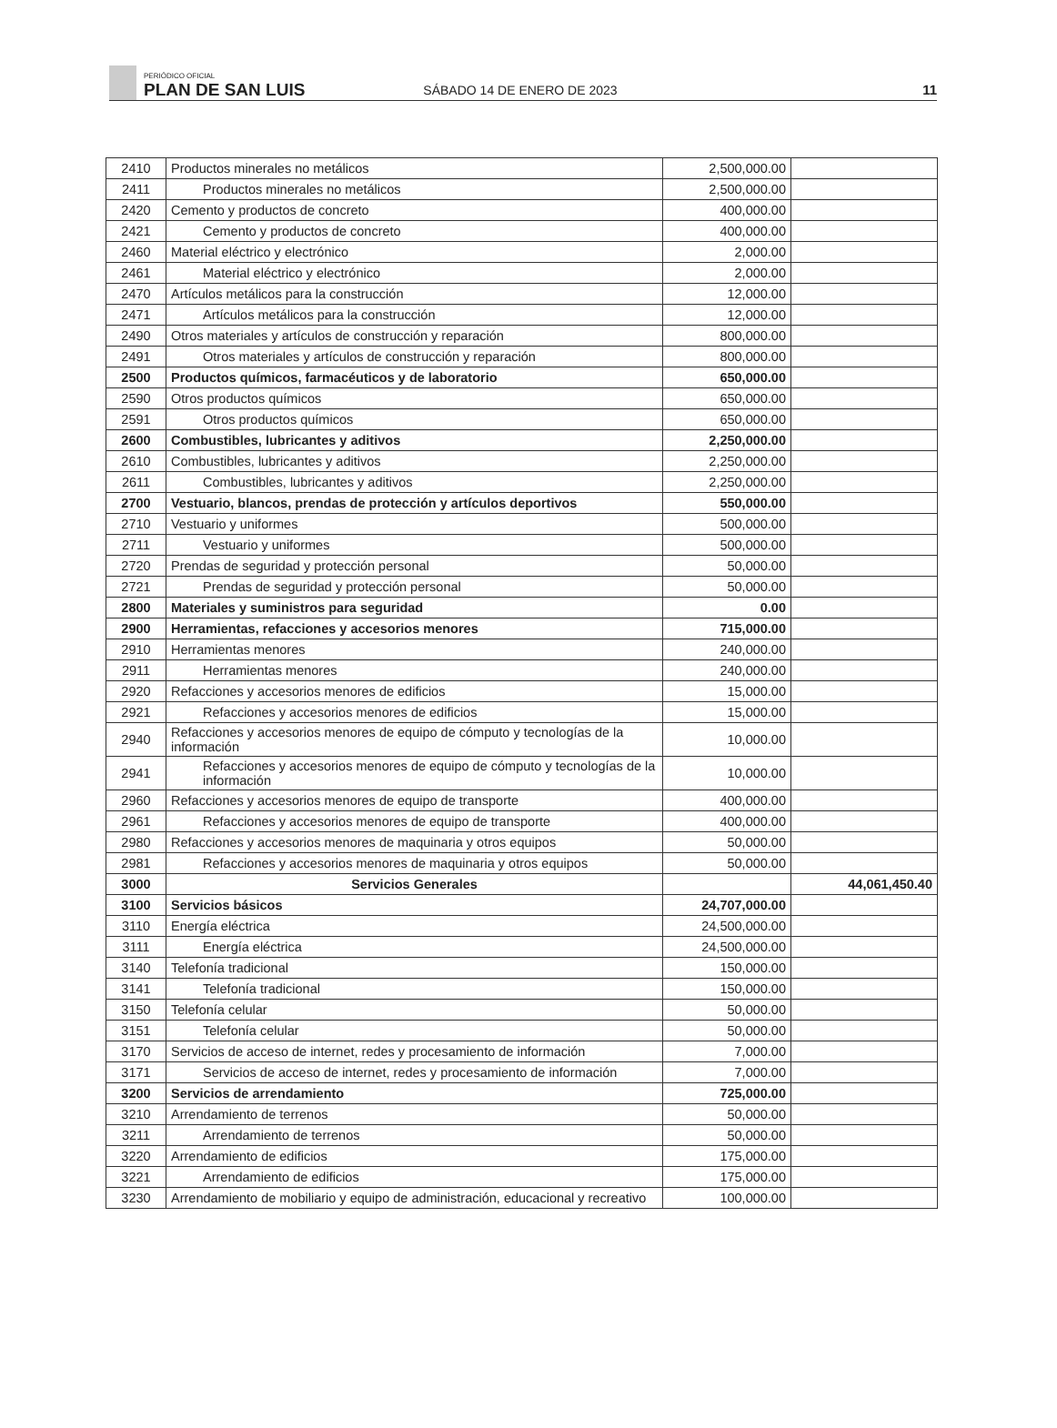PERIÓDICO OFICIAL
PLAN DE SAN LUIS
SÁBADO 14 DE ENERO DE 2023
11
| 2410 | Productos minerales no metálicos | 2,500,000.00 | |
| 2411 | Productos minerales no metálicos | 2,500,000.00 | |
| 2420 | Cemento y productos de concreto | 400,000.00 | |
| 2421 | Cemento y productos de concreto | 400,000.00 | |
| 2460 | Material eléctrico y electrónico | 2,000.00 | |
| 2461 | Material eléctrico y electrónico | 2,000.00 | |
| 2470 | Artículos metálicos para la construcción | 12,000.00 | |
| 2471 | Artículos metálicos para la construcción | 12,000.00 | |
| 2490 | Otros materiales y artículos de construcción y reparación | 800,000.00 | |
| 2491 | Otros materiales y artículos de construcción y reparación | 800,000.00 | |
| 2500 | Productos químicos, farmacéuticos y de laboratorio | 650,000.00 | |
| 2590 | Otros productos químicos | 650,000.00 | |
| 2591 | Otros productos químicos | 650,000.00 | |
| 2600 | Combustibles, lubricantes y aditivos | 2,250,000.00 | |
| 2610 | Combustibles, lubricantes y aditivos | 2,250,000.00 | |
| 2611 | Combustibles, lubricantes y aditivos | 2,250,000.00 | |
| 2700 | Vestuario, blancos, prendas de protección y artículos deportivos | 550,000.00 | |
| 2710 | Vestuario y uniformes | 500,000.00 | |
| 2711 | Vestuario y uniformes | 500,000.00 | |
| 2720 | Prendas de seguridad y protección personal | 50,000.00 | |
| 2721 | Prendas de seguridad y protección personal | 50,000.00 | |
| 2800 | Materiales y suministros para seguridad | 0.00 | |
| 2900 | Herramientas, refacciones y accesorios menores | 715,000.00 | |
| 2910 | Herramientas menores | 240,000.00 | |
| 2911 | Herramientas menores | 240,000.00 | |
| 2920 | Refacciones y accesorios menores de edificios | 15,000.00 | |
| 2921 | Refacciones y accesorios menores de edificios | 15,000.00 | |
| 2940 | Refacciones y accesorios menores de equipo de cómputo y tecnologías de la información | 10,000.00 | |
| 2941 | Refacciones y accesorios menores de equipo de cómputo y tecnologías de la información | 10,000.00 | |
| 2960 | Refacciones y accesorios menores de equipo de transporte | 400,000.00 | |
| 2961 | Refacciones y accesorios menores de equipo de transporte | 400,000.00 | |
| 2980 | Refacciones y accesorios menores de maquinaria y otros equipos | 50,000.00 | |
| 2981 | Refacciones y accesorios menores de maquinaria y otros equipos | 50,000.00 | |
| 3000 | Servicios Generales | | 44,061,450.40 |
| 3100 | Servicios básicos | 24,707,000.00 | |
| 3110 | Energía eléctrica | 24,500,000.00 | |
| 3111 | Energía eléctrica | 24,500,000.00 | |
| 3140 | Telefonía tradicional | 150,000.00 | |
| 3141 | Telefonía tradicional | 150,000.00 | |
| 3150 | Telefonía celular | 50,000.00 | |
| 3151 | Telefonía celular | 50,000.00 | |
| 3170 | Servicios de acceso de internet, redes y procesamiento de información | 7,000.00 | |
| 3171 | Servicios de acceso de internet, redes y procesamiento de información | 7,000.00 | |
| 3200 | Servicios de arrendamiento | 725,000.00 | |
| 3210 | Arrendamiento de terrenos | 50,000.00 | |
| 3211 | Arrendamiento de terrenos | 50,000.00 | |
| 3220 | Arrendamiento de edificios | 175,000.00 | |
| 3221 | Arrendamiento de edificios | 175,000.00 | |
| 3230 | Arrendamiento de mobiliario y equipo de administración, educacional y recreativo | 100,000.00 | |